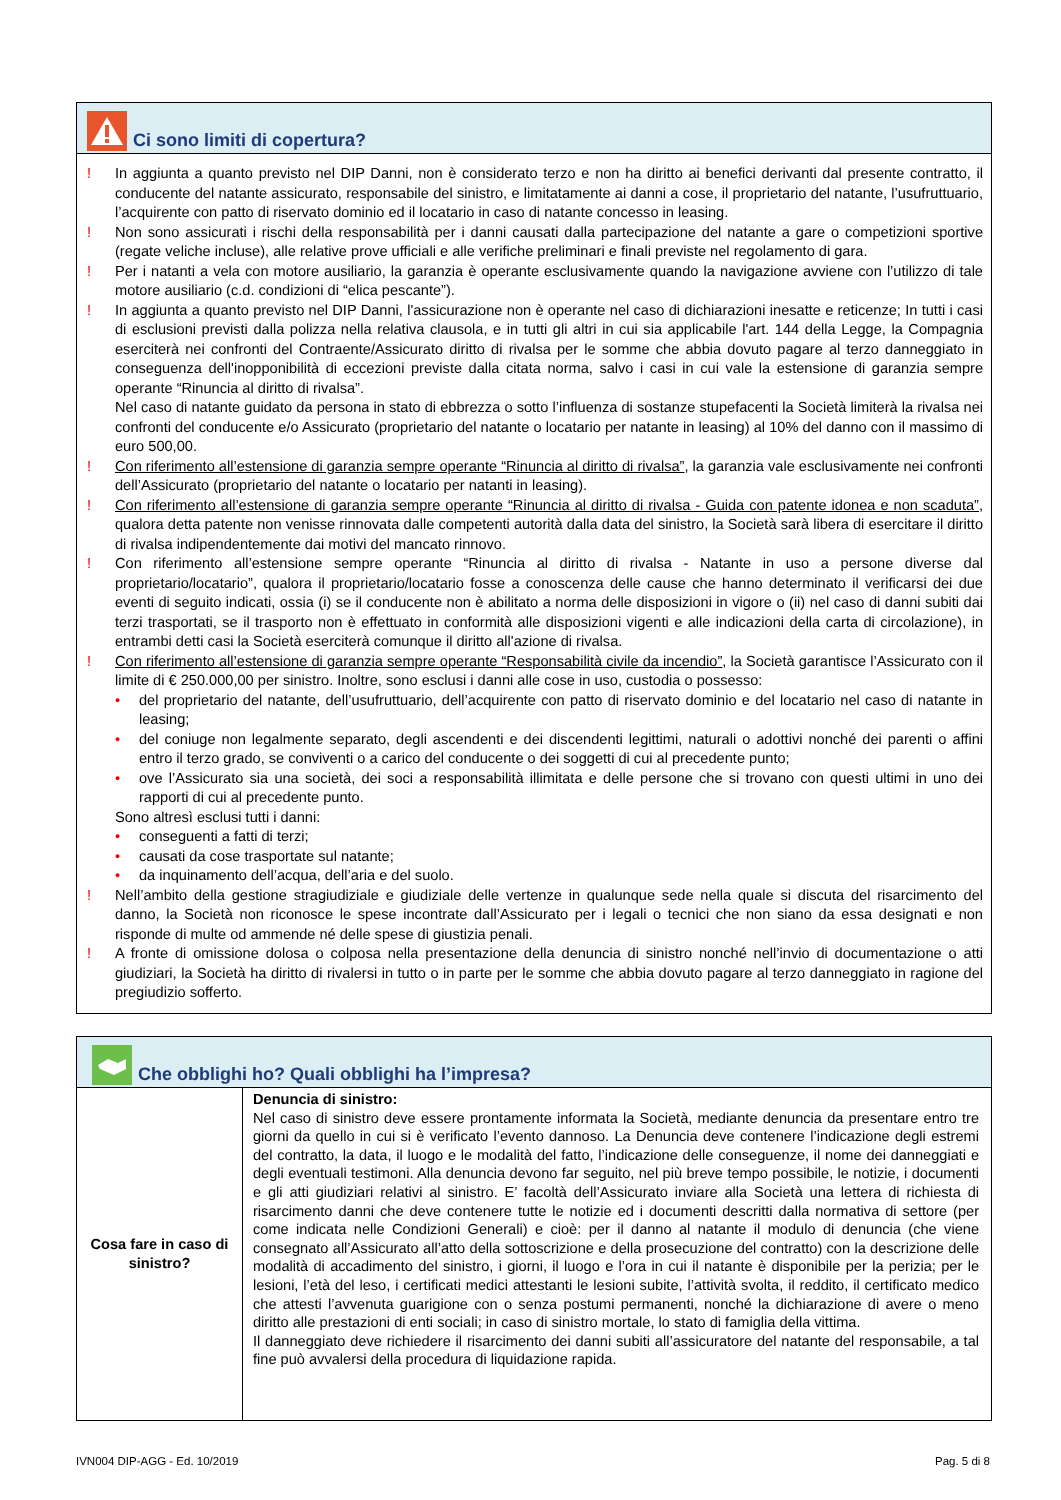Ci sono limiti di copertura?
! In aggiunta a quanto previsto nel DIP Danni, non è considerato terzo e non ha diritto ai benefici derivanti dal presente contratto, il conducente del natante assicurato, responsabile del sinistro, e limitatamente ai danni a cose, il proprietario del natante, l’usufruttuario, l’acquirente con patto di riservato dominio ed il locatario in caso di natante concesso in leasing.
! Non sono assicurati i rischi della responsabilità per i danni causati dalla partecipazione del natante a gare o competizioni sportive (regate veliche incluse), alle relative prove ufficiali e alle verifiche preliminari e finali previste nel regolamento di gara.
! Per i natanti a vela con motore ausiliario, la garanzia è operante esclusivamente quando la navigazione avviene con l’utilizzo di tale motore ausiliario (c.d. condizioni di “elica pescante”).
! In aggiunta a quanto previsto nel DIP Danni, l'assicurazione non è operante nel caso di dichiarazioni inesatte e reticenze; In tutti i casi di esclusioni previsti dalla polizza nella relativa clausola, e in tutti gli altri in cui sia applicabile l'art. 144 della Legge, la Compagnia eserciterà nei confronti del Contraente/Assicurato diritto di rivalsa per le somme che abbia dovuto pagare al terzo danneggiato in conseguenza dell'inopponibilità di eccezioni previste dalla citata norma, salvo i casi in cui vale la estensione di garanzia sempre operante “Rinuncia al diritto di rivalsa”.
Nel caso di natante guidato da persona in stato di ebbrezza o sotto l’influenza di sostanze stupefacenti la Società limiterà la rivalsa nei confronti del conducente e/o Assicurato (proprietario del natante o locatario per natante in leasing) al 10% del danno con il massimo di euro 500,00.
! Con riferimento all’estensione di garanzia sempre operante “Rinuncia al diritto di rivalsa”, la garanzia vale esclusivamente nei confronti dell’Assicurato (proprietario del natante o locatario per natanti in leasing).
! Con riferimento all’estensione di garanzia sempre operante “Rinuncia al diritto di rivalsa - Guida con patente idonea e non scaduta”, qualora detta patente non venisse rinnovata dalle competenti autorità dalla data del sinistro, la Società sarà libera di esercitare il diritto di rivalsa indipendentemente dai motivi del mancato rinnovo.
! Con riferimento all’estensione sempre operante “Rinuncia al diritto di rivalsa - Natante in uso a persone diverse dal proprietario/locatario”, qualora il proprietario/locatario fosse a conoscenza delle cause che hanno determinato il verificarsi dei due eventi di seguito indicati, ossia (i) se il conducente non è abilitato a norma delle disposizioni in vigore o (ii) nel caso di danni subiti dai terzi trasportati, se il trasporto non è effettuato in conformità alle disposizioni vigenti e alle indicazioni della carta di circolazione), in entrambi detti casi la Società eserciterà comunque il diritto all'azione di rivalsa.
! Con riferimento all’estensione di garanzia sempre operante “Responsabilità civile da incendio”, la Società garantisce l’Assicurato con il limite di € 250.000,00 per sinistro. Inoltre, sono esclusi i danni alle cose in uso, custodia o possesso:
• del proprietario del natante, dell’usufruttuario, dell’acquirente con patto di riservato dominio e del locatario nel caso di natante in leasing;
• del coniuge non legalmente separato, degli ascendenti e dei discendenti legittimi, naturali o adottivi nonché dei parenti o affini entro il terzo grado, se conviventi o a carico del conducente o dei soggetti di cui al precedente punto;
• ove l’Assicurato sia una società, dei soci a responsabilità illimitata e delle persone che si trovano con questi ultimi in uno dei rapporti di cui al precedente punto.
Sono altresì esclusi tutti i danni:
• conseguenti a fatti di terzi;
• causati da cose trasportate sul natante;
• da inquinamento dell’acqua, dell’aria e del suolo.
! Nell’ambito della gestione stragiudiziale e giudiziale delle vertenze in qualunque sede nella quale si discuta del risarcimento del danno, la Società non riconosce le spese incontrate dall’Assicurato per i legali o tecnici che non siano da essa designati e non risponde di multe od ammende né delle spese di giustizia penali.
! A fronte di omissione dolosa o colposa nella presentazione della denuncia di sinistro nonché nell’invio di documentazione o atti giudiziari, la Società ha diritto di rivalersi in tutto o in parte per le somme che abbia dovuto pagare al terzo danneggiato in ragione del pregiudizio sofferto.
Che obblighi ho? Quali obblighi ha l’impresa?
| Cosa fare in caso di sinistro? | Denuncia di sinistro: Nel caso di sinistro deve essere prontamente informata la Società, mediante denuncia da presentare entro tre giorni da quello in cui si è verificato l’evento dannoso. La Denuncia deve contenere l’indicazione degli estremi del contratto, la data, il luogo e le modalità del fatto, l’indicazione delle conseguenze, il nome dei danneggiati e degli eventuali testimoni. Alla denuncia devono far seguito, nel più breve tempo possibile, le notizie, i documenti e gli atti giudiziari relativi al sinistro. E’ facoltà dell’Assicurato inviare alla Società una lettera di richiesta di risarcimento danni che deve contenere tutte le notizie ed i documenti descritti dalla normativa di settore (per come indicata nelle Condizioni Generali) e cioè: per il danno al natante il modulo di denuncia (che viene consegnato all’Assicurato all’atto della sottoscrizione e della prosecuzione del contratto) con la descrizione delle modalità di accadimento del sinistro, i giorni, il luogo e l’ora in cui il natante è disponibile per la perizia; per le lesioni, l’età del leso, i certificati medici attestanti le lesioni subite, l’attività svolta, il reddito, il certificato medico che attesti l’avvenuta guarigione con o senza postumi permanenti, nonché la dichiarazione di avere o meno diritto alle prestazioni di enti sociali; in caso di sinistro mortale, lo stato di famiglia della vittima. Il danneggiato deve richiedere il risarcimento dei danni subiti all’assicuratore del natante del responsabile, a tal fine può avvalersi della procedura di liquidazione rapida. |
IVN004 DIP-AGG - Ed. 10/2019 Pag. 5 di 8